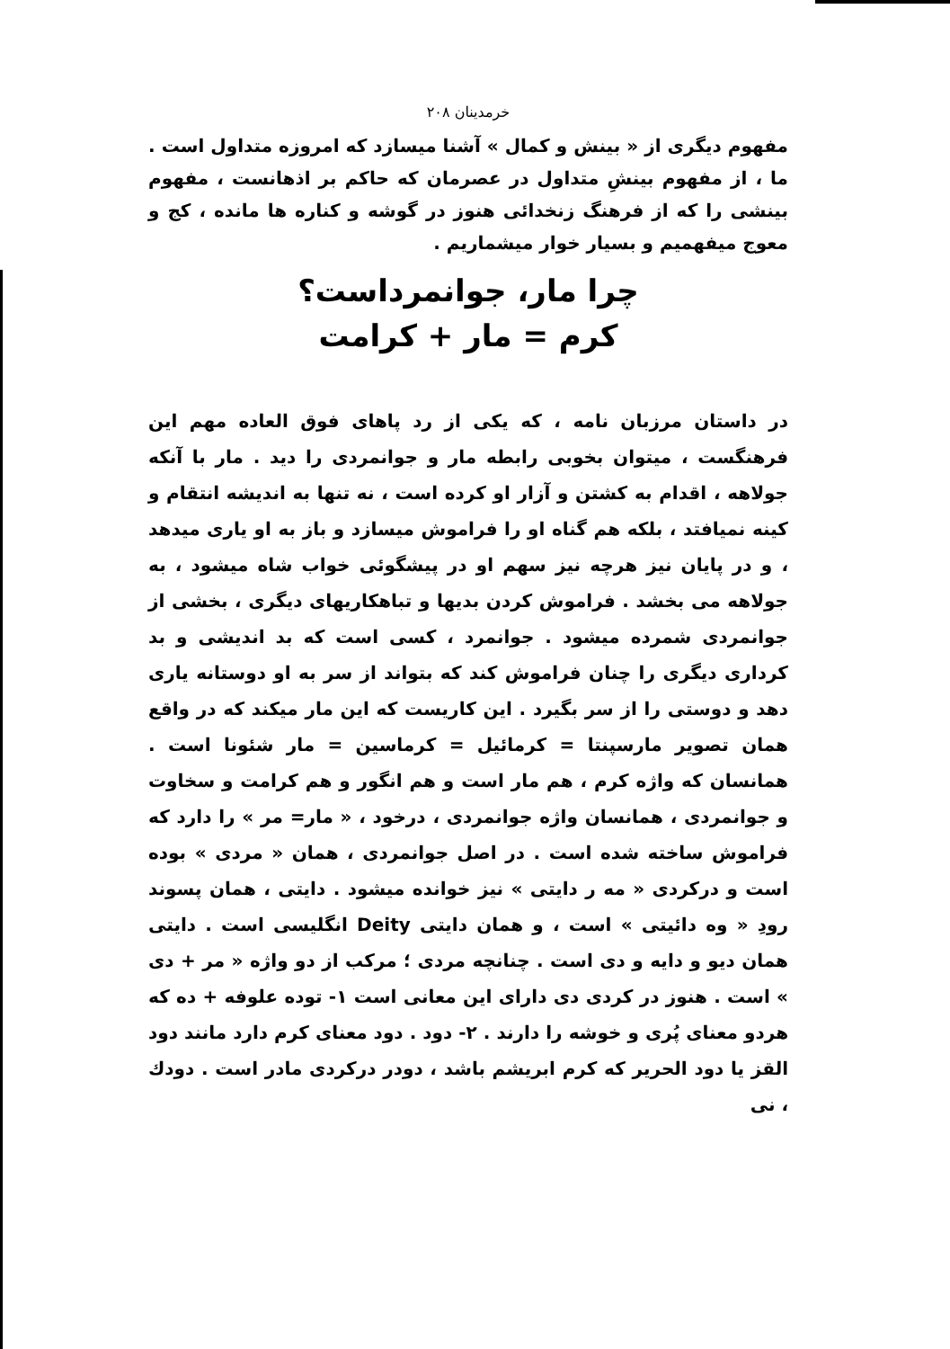خرمدینان ۲۰۸
مفهوم دیگری از « بینش و کمال » آشنا میسازد که امروزه متداول است . ما ، از مفهوم بینشِ متداول در عصرمان که حاکم بر اذهانست ، مفهوم بینشی را که از فرهنگ زنخدائی هنوز در گوشه و کناره ها مانده ، کج و معوج میفهمیم و بسیار خوار میشماریم .
چرا مار، جوانمرداست؟
کرم = مار + کرامت
در داستان مرزبان نامه ، که یکی از رد پاهای فوق العاده مهم این فرهنگست ، میتوان بخوبی رابطه مار و جوانمردی را دید . مار با آنکه جولاهه ، اقدام به کشتن و آزار او کرده است ، نه تنها به اندیشه انتقام و کینه نمیافتد ، بلکه هم گناه او را فراموش میسازد و باز به او یاری میدهد ، و در پایان نیز هرچه نیز سهم او در پیشگوئی خواب شاه میشود ، به جولاهه می بخشد . فراموش کردن بدیها و تباهکاریهای دیگری ، بخشی از جوانمردی شمرده میشود . جوانمرد ، کسی است که بد اندیشی و بد کرداری دیگری را چنان فراموش کند که بتواند از سر به او دوستانه یاری دهد و دوستی را از سر بگیرد . این کاریست که این مار میکند که در واقع همان تصویر مارسپنتا = کرمائیل = کرماسین = مار شئونا است . همانسان که واژه کرم ، هم مار است و هم انگور و هم کرامت و سخاوت و جوانمردی ، همانسان واژه جوانمردی ، درخود ، « مار= مر » را دارد که فراموش ساخته شده است . در اصل جوانمردی ، همان « مردی » بوده است و درکردی « مه ر دایتی » نیز خوانده میشود . دایتی ، همان پسوند رودِ « وه دائیتی » است ، و همان دایتی Deity انگلیسی است . دایتی همان دیو و دایه و دی است . چنانچه مردی ؛ مرکب از دو واژه « مر + دی » است . هنوز در کردی دی دارای این معانی است ۱- توده علوفه + ده که هردو معنای پُری و خوشه را دارند . ۲- دود . دود معنای کرم دارد مانند دود القز یا دود الحریر که کرم ابریشم باشد ، دودر درکردی مادر است . دودك ، نی